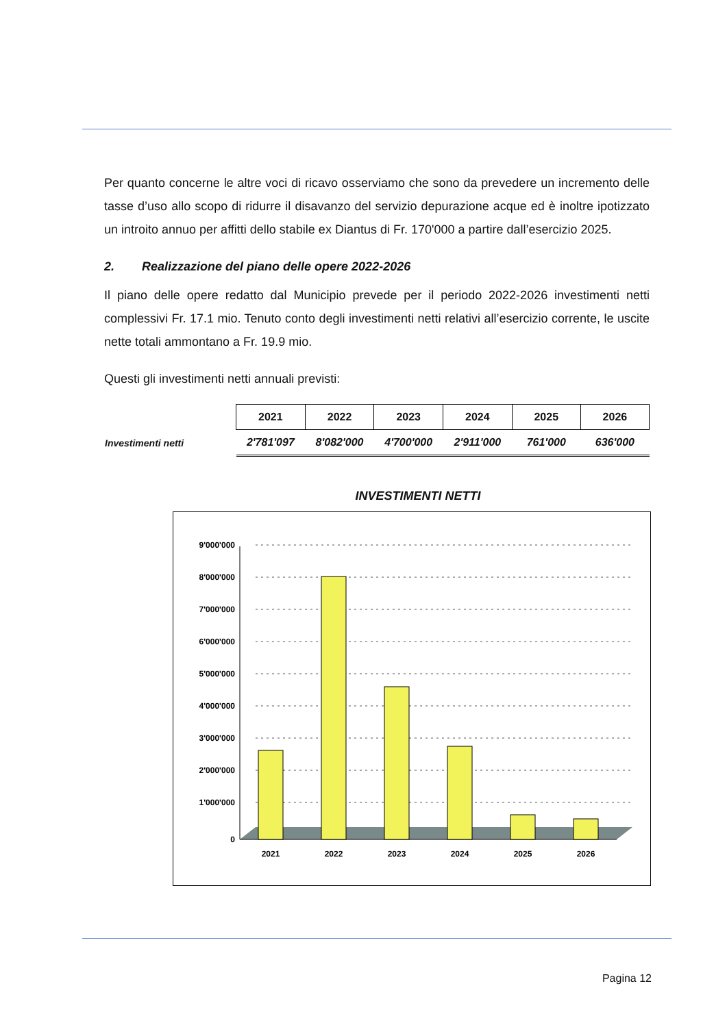Per quanto concerne le altre voci di ricavo osserviamo che sono da prevedere un incremento delle tasse d’uso allo scopo di ridurre il disavanzo del servizio depurazione acque ed è inoltre ipotizzato un introito annuo per affitti dello stabile ex Diantus di Fr. 170'000 a partire dall’esercizio 2025.
2. Realizzazione del piano delle opere 2022-2026
Il piano delle opere redatto dal Municipio prevede per il periodo 2022-2026 investimenti netti complessivi Fr. 17.1 mio. Tenuto conto degli investimenti netti relativi all’esercizio corrente, le uscite nette totali ammontano a Fr. 19.9 mio.
Questi gli investimenti netti annuali previsti:
| | 2021 | 2022 | 2023 | 2024 | 2025 | 2026 |
| Investimenti netti | 2'781'097 | 8'082'000 | 4'700'000 | 2'911'000 | 761'000 | 636'000 |
INVESTIMENTI NETTI
9'000'000
8'000'000
7'000'000
6'000'000
5'000'000
4'000'000
3'000'000
2'000'000
1'000'000
0
2021
2022
2023
2024
2025
2026
Pagina 12